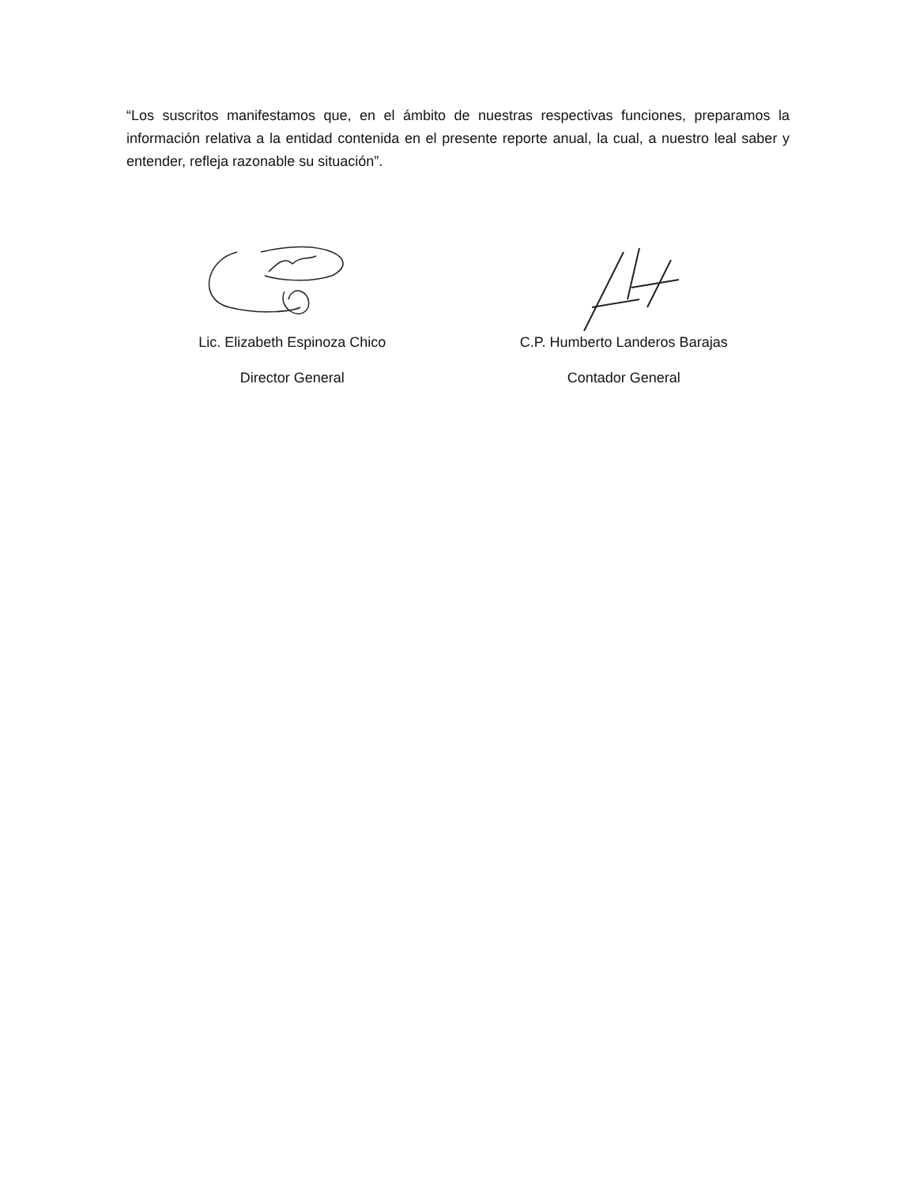“Los suscritos manifestamos que, en el ámbito de nuestras respectivas funciones, preparamos la información relativa a la entidad contenida en el presente reporte anual, la cual, a nuestro leal saber y entender, refleja razonable su situación”.
Lic. Elizabeth Espinoza Chico
Director General
C.P. Humberto Landeros Barajas
Contador General